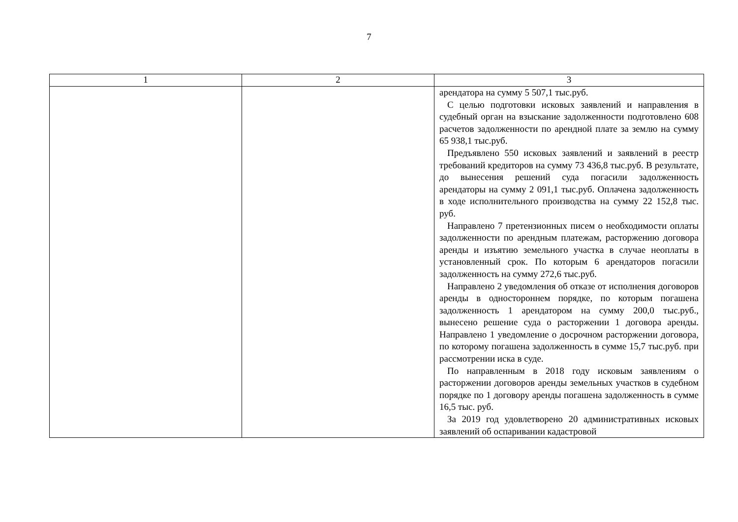7
| 1 | 2 | 3 |
| --- | --- | --- |
| | | арендатора на сумму 5 507,1 тыс.руб. С целью подготовки исковых заявлений и направления в судебный орган на взыскание задолженности подготовлено 608 расчетов задолженности по арендной плате за землю на сумму 65 938,1 тыс.руб. Предъявлено 550 исковых заявлений и заявлений в реестр требований кредиторов на сумму 73 436,8 тыс.руб. В результате, до вынесения решений суда погасили задолженность арендаторы на сумму 2 091,1 тыс.руб. Оплачена задолженность в ходе исполнительного производства на сумму 22 152,8 тыс. руб. Направлено 7 претензионных писем о необходимости оплаты задолженности по арендным платежам, расторжению договора аренды и изъятию земельного участка в случае неоплаты в установленный срок. По которым 6 арендаторов погасили задолженность на сумму 272,6 тыс.руб. Направлено 2 уведомления об отказе от исполнения договоров аренды в одностороннем порядке, по которым погашена задолженность 1 арендатором на сумму 200,0 тыс.руб., вынесено решение суда о расторжении 1 договора аренды. Направлено 1 уведомление о досрочном расторжении договора, по которому погашена задолженность в сумме 15,7 тыс.руб. при рассмотрении иска в суде. По направленным в 2018 году исковым заявлениям о расторжении договоров аренды земельных участков в судебном порядке по 1 договору аренды погашена задолженность в сумме 16,5 тыс. руб. За 2019 год удовлетворено 20 административных исковых заявлений об оспаривании кадастровой |